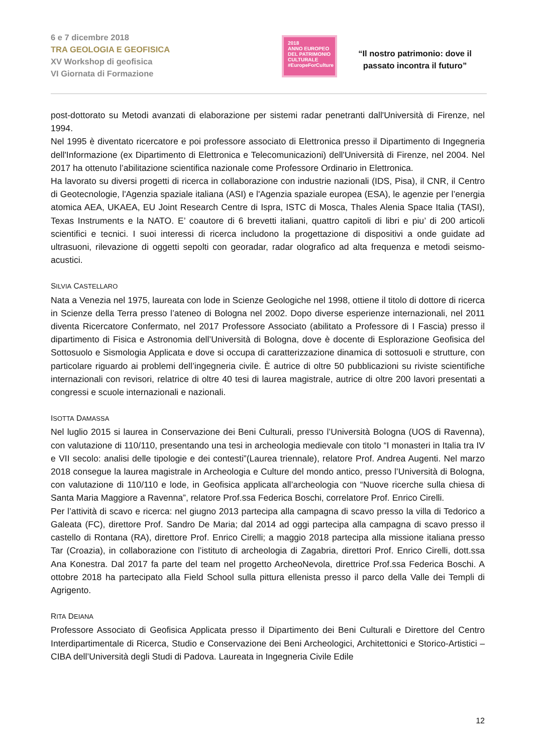6 e 7 dicembre 2018
TRA GEOLOGIA E GEOFISICA
XV Workshop di geofisica
VI Giornata di Formazione
2018
ANNO EUROPEO
DEL PATRIMONIO
CULTURALE
#EuropeForCulture
“Il nostro patrimonio: dove il passato incontra il futuro”
post-dottorato su Metodi avanzati di elaborazione per sistemi radar penetranti dall'Università di Firenze, nel 1994.
Nel 1995 è diventato ricercatore e poi professore associato di Elettronica presso il Dipartimento di Ingegneria dell'Informazione (ex Dipartimento di Elettronica e Telecomunicazioni) dell'Università di Firenze, nel 2004. Nel 2017 ha ottenuto l’abilitazione scientifica nazionale come Professore Ordinario in Elettronica.
Ha lavorato su diversi progetti di ricerca in collaborazione con industrie nazionali (IDS, Pisa), il CNR, il Centro di Geotecnologie, l'Agenzia spaziale italiana (ASI) e l'Agenzia spaziale europea (ESA), le agenzie per l’energia atomica AEA, UKAEA, EU Joint Research Centre di Ispra, ISTC di Mosca, Thales Alenia Space Italia (TASI), Texas Instruments e la NATO. E’ coautore di 6 brevetti italiani, quattro capitoli di libri e piu’ di 200 articoli scientifici e tecnici. I suoi interessi di ricerca includono la progettazione di dispositivi a onde guidate ad ultrasuoni, rilevazione di oggetti sepolti con georadar, radar olografico ad alta frequenza e metodi seismo-acustici.
SILVIA CASTELLARO
Nata a Venezia nel 1975, laureata con lode in Scienze Geologiche nel 1998, ottiene il titolo di dottore di ricerca in Scienze della Terra presso l’ateneo di Bologna nel 2002. Dopo diverse esperienze internazionali, nel 2011 diventa Ricercatore Confermato, nel 2017 Professore Associato (abilitato a Professore di I Fascia) presso il dipartimento di Fisica e Astronomia dell’Università di Bologna, dove è docente di Esplorazione Geofisica del Sottosuolo e Sismologia Applicata e dove si occupa di caratterizzazione dinamica di sottosuoli e strutture, con particolare riguardo ai problemi dell’ingegneria civile. È autrice di oltre 50 pubblicazioni su riviste scientifiche internazionali con revisori, relatrice di oltre 40 tesi di laurea magistrale, autrice di oltre 200 lavori presentati a congressi e scuole internazionali e nazionali.
ISOTTA DAMASSA
Nel luglio 2015 si laurea in Conservazione dei Beni Culturali, presso l’Università Bologna (UOS di Ravenna), con valutazione di 110/110, presentando una tesi in archeologia medievale con titolo “I monasteri in Italia tra IV e VII secolo: analisi delle tipologie e dei contesti”(Laurea triennale), relatore Prof. Andrea Augenti. Nel marzo 2018 consegue la laurea magistrale in Archeologia e Culture del mondo antico, presso l’Università di Bologna, con valutazione di 110/110 e lode, in Geofisica applicata all’archeologia con “Nuove ricerche sulla chiesa di Santa Maria Maggiore a Ravenna”, relatore Prof.ssa Federica Boschi, correlatore Prof. Enrico Cirelli.
Per l’attività di scavo e ricerca: nel giugno 2013 partecipa alla campagna di scavo presso la villa di Tedorico a Galeata (FC), direttore Prof. Sandro De Maria; dal 2014 ad oggi partecipa alla campagna di scavo presso il castello di Rontana (RA), direttore Prof. Enrico Cirelli; a maggio 2018 partecipa alla missione italiana presso Tar (Croazia), in collaborazione con l’istituto di archeologia di Zagabria, direttori Prof. Enrico Cirelli, dott.ssa Ana Konestra. Dal 2017 fa parte del team nel progetto ArcheoNevola, direttrice Prof.ssa Federica Boschi. A ottobre 2018 ha partecipato alla Field School sulla pittura ellenista presso il parco della Valle dei Templi di Agrigento.
RITA DEIANA
Professore Associato di Geofisica Applicata presso il Dipartimento dei Beni Culturali e Direttore del Centro Interdipartimentale di Ricerca, Studio e Conservazione dei Beni Archeologici, Architettonici e Storico-Artistici – CIBA dell’Università degli Studi di Padova. Laureata in Ingegneria Civile Edile
12